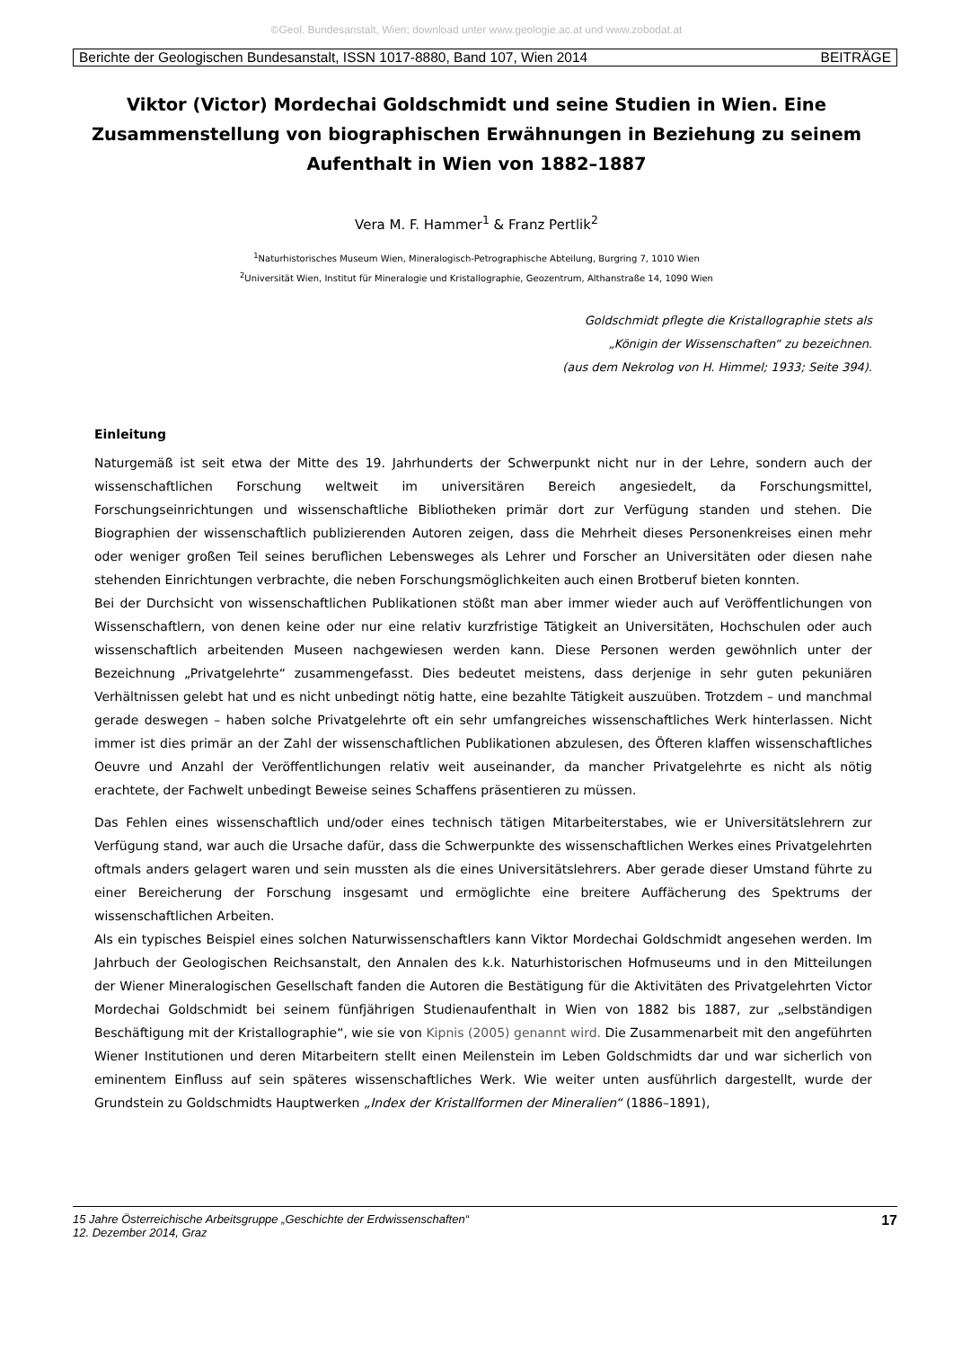©Geol. Bundesanstalt, Wien; download unter www.geologie.ac.at und www.zobodat.at
Berichte der Geologischen Bundesanstalt, ISSN 1017-8880, Band 107, Wien 2014 BEITRÄGE
Viktor (Victor) Mordechai Goldschmidt und seine Studien in Wien. Eine Zusammenstellung von biographischen Erwähnungen in Beziehung zu seinem Aufenthalt in Wien von 1882–1887
Vera M. F. Hammer<sup>1</sup> & Franz Pertlik<sup>2</sup>
<sup>1</sup> Naturhistorisches Museum Wien, Mineralogisch-Petrographische Abteilung, Burgring 7, 1010 Wien
<sup>2</sup> Universität Wien, Institut für Mineralogie und Kristallographie, Geozentrum, Althanstraße 14, 1090 Wien
Goldschmidt pflegte die Kristallographie stets als
„Königin der Wissenschaften“ zu bezeichnen.
(aus dem Nekrolog von H. Himmel; 1933; Seite 394).
Einleitung
Naturgemäß ist seit etwa der Mitte des 19. Jahrhunderts der Schwerpunkt nicht nur in der Lehre, sondern auch der wissenschaftlichen Forschung weltweit im universitären Bereich angesiedelt, da Forschungsmittel, Forschungseinrichtungen und wissenschaftliche Bibliotheken primär dort zur Verfügung standen und stehen. Die Biographien der wissenschaftlich publizierenden Autoren zeigen, dass die Mehrheit dieses Personenkreises einen mehr oder weniger großen Teil seines beruflichen Lebensweges als Lehrer und Forscher an Universitäten oder diesen nahe stehenden Einrichtungen verbrachte, die neben Forschungsmöglichkeiten auch einen Brotberuf bieten konnten.
Bei der Durchsicht von wissenschaftlichen Publikationen stößt man aber immer wieder auch auf Veröffentlichungen von Wissenschaftlern, von denen keine oder nur eine relativ kurzfristige Tätigkeit an Universitäten, Hochschulen oder auch wissenschaftlich arbeitenden Museen nachgewiesen werden kann. Diese Personen werden gewöhnlich unter der Bezeichnung „Privatgelehrte“ zusammengefasst. Dies bedeutet meistens, dass derjenige in sehr guten pekuniären Verhältnissen gelebt hat und es nicht unbedingt nötig hatte, eine bezahlte Tätigkeit auszuüben. Trotzdem – und manchmal gerade deswegen – haben solche Privatgelehrte oft ein sehr umfangreiches wissenschaftliches Werk hinterlassen. Nicht immer ist dies primär an der Zahl der wissenschaftlichen Publikationen abzulesen, des Öfteren klaffen wissenschaftliches Oeuvre und Anzahl der Veröffentlichungen relativ weit auseinander, da mancher Privatgelehrte es nicht als nötig erachtete, der Fachwelt unbedingt Beweise seines Schaffens präsentieren zu müssen.
Das Fehlen eines wissenschaftlich und/oder eines technisch tätigen Mitarbeiterstabes, wie er Universitätslehrern zur Verfügung stand, war auch die Ursache dafür, dass die Schwerpunkte des wissenschaftlichen Werkes eines Privatgelehrten oftmals anders gelagert waren und sein mussten als die eines Universitätslehrers. Aber gerade dieser Umstand führte zu einer Bereicherung der Forschung insgesamt und ermöglichte eine breitere Auffächerung des Spektrums der wissenschaftlichen Arbeiten.
Als ein typisches Beispiel eines solchen Naturwissenschaftlers kann Viktor Mordechai Goldschmidt angesehen werden. Im Jahrbuch der Geologischen Reichsanstalt, den Annalen des k.k. Naturhistorischen Hofmuseums und in den Mitteilungen der Wiener Mineralogischen Gesellschaft fanden die Autoren die Bestätigung für die Aktivitäten des Privatgelehrten Victor Mordechai Goldschmidt bei seinem fünfjährigen Studienaufenthalt in Wien von 1882 bis 1887, zur „selbständigen Beschäftigung mit der Kristallographie“, wie sie von Kipnis (2005) genannt wird. Die Zusammenarbeit mit den angeführten Wiener Institutionen und deren Mitarbeitern stellt einen Meilenstein im Leben Goldschmidts dar und war sicherlich von eminentem Einfluss auf sein späteres wissenschaftliches Werk. Wie weiter unten ausführlich dargestellt, wurde der Grundstein zu Goldschmidts Hauptwerken „Index der Kristallformen der Mineralien“ (1886–1891),
15 Jahre Österreichische Arbeitsgruppe „Geschichte der Erdwissenschaften“
12. Dezember 2014, Graz 17